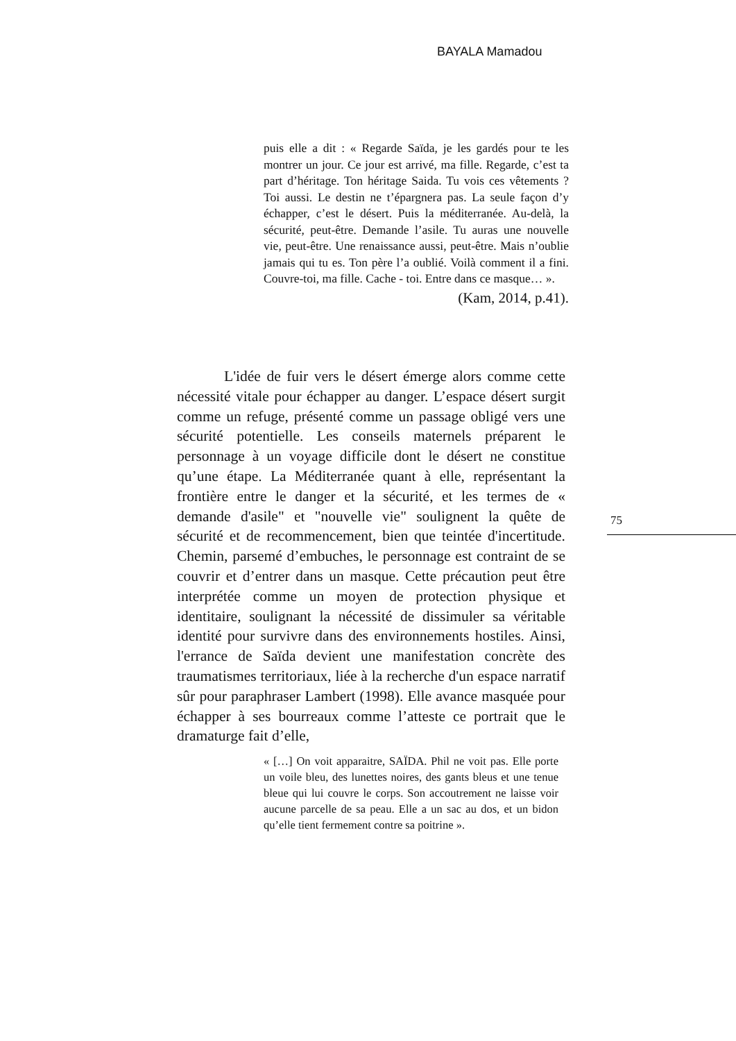BAYALA Mamadou
puis elle a dit : « Regarde Saïda, je les gardés pour te les montrer un jour. Ce jour est arrivé, ma fille. Regarde, c’est ta part d’héritage. Ton héritage Saida. Tu vois ces vêtements ? Toi aussi. Le destin ne t’épargnera pas. La seule façon d’y échapper, c’est le désert. Puis la méditerranée. Au-delà, la sécurité, peut-être. Demande l’asile. Tu auras une nouvelle vie, peut-être. Une renaissance aussi, peut-être. Mais n’oublie jamais qui tu es. Ton père l’a oublié. Voilà comment il a fini. Couvre-toi, ma fille. Cache - toi. Entre dans ce masque… ».
(Kam, 2014, p.41).
L'idée de fuir vers le désert émerge alors comme cette nécessité vitale pour échapper au danger. L’espace désert surgit comme un refuge, présenté comme un passage obligé vers une sécurité potentielle. Les conseils maternels préparent le personnage à un voyage difficile dont le désert ne constitue qu’une étape. La Méditerranée quant à elle, représentant la frontière entre le danger et la sécurité, et les termes de « demande d'asile" et "nouvelle vie" soulignent la quête de sécurité et de recommencement, bien que teintée d'incertitude. Chemin, parsemé d’embuches, le personnage est contraint de se couvrir et d’entrer dans un masque. Cette précaution peut être interprétée comme un moyen de protection physique et identitaire, soulignant la nécessité de dissimuler sa véritable identité pour survivre dans des environnements hostiles. Ainsi, l'errance de Saïda devient une manifestation concrète des traumatismes territoriaux, liée à la recherche d'un espace narratif sûr pour paraphraser Lambert (1998). Elle avance masquée pour échapper à ses bourreaux comme l’atteste ce portrait que le dramaturge fait d’elle,
75
« […] On voit apparaitre, SAÏDA. Phil ne voit pas. Elle porte un voile bleu, des lunettes noires, des gants bleus et une tenue bleue qui lui couvre le corps. Son accoutrement ne laisse voir aucune parcelle de sa peau. Elle a un sac au dos, et un bidon qu’elle tient fermement contre sa poitrine ».